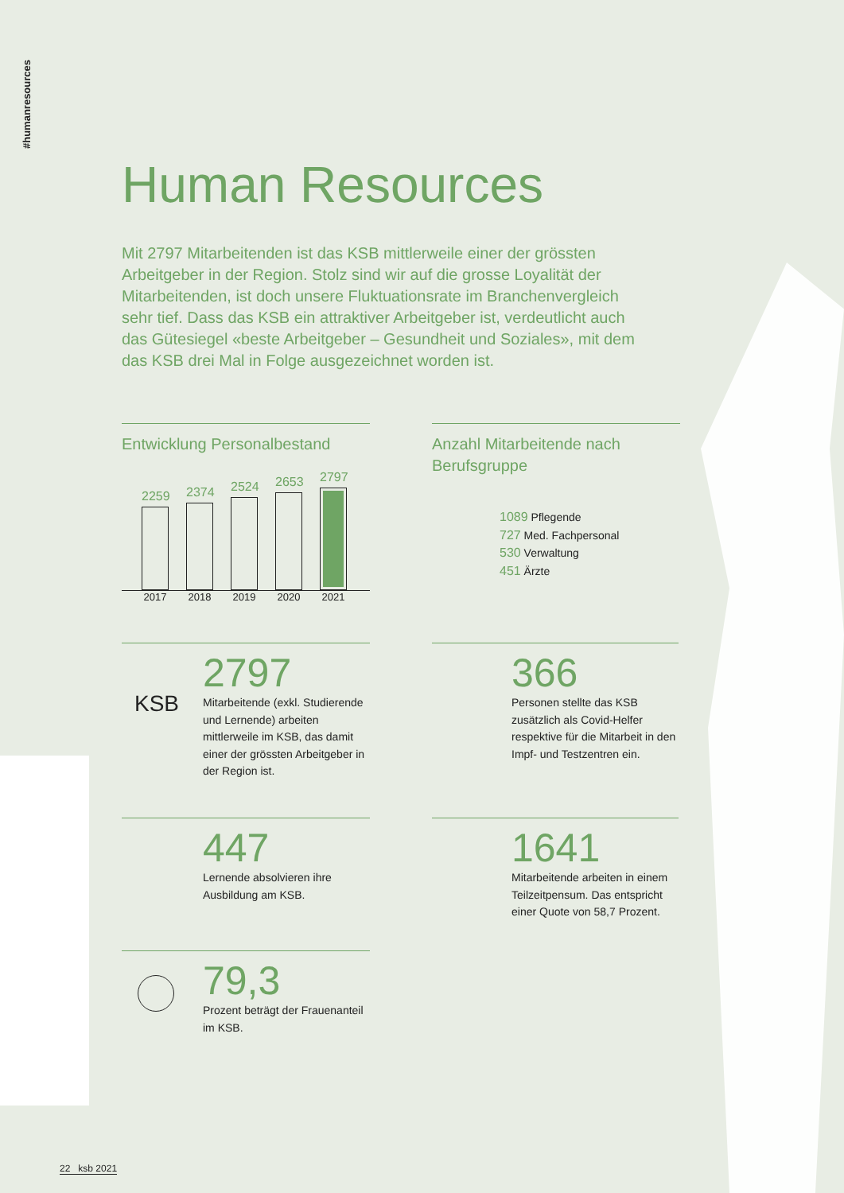#humanresources
Human Resources
Mit 2797 Mitarbeitenden ist das KSB mittlerweile einer der grössten Arbeitgeber in der Region. Stolz sind wir auf die grosse Loyalität der Mitarbeitenden, ist doch unsere Fluktuationsrate im Branchenvergleich sehr tief. Dass das KSB ein attraktiver Arbeitgeber ist, verdeutlicht auch das Gütesiegel «beste Arbeitgeber – Gesundheit und Soziales», mit dem das KSB drei Mal in Folge ausgezeichnet worden ist.
Entwicklung Personalbestand
2259
2374
2524
2653
2797
2017 2018 2019 2020 2021
Anzahl Mitarbeitende nach Berufsgruppe
1089 Pflegende
727 Med. Fachpersonal
530 Verwaltung
451 Ärzte
KSB
2797
Mitarbeitende (exkl. Studierende und Lernende) arbeiten mittlerweile im KSB, das damit einer der grössten Arbeitgeber in der Region ist.
366
Personen stellte das KSB zusätzlich als Covid-Helfer respektive für die Mitarbeit in den Impf- und Testzentren ein.
447
Lernende absolvieren ihre Ausbildung am KSB.
1641
Mitarbeitende arbeiten in einem Teilzeitpensum. Das entspricht einer Quote von 58,7 Prozent.
79,3
Prozent beträgt der Frauenanteil im KSB.
22 ksb 2021